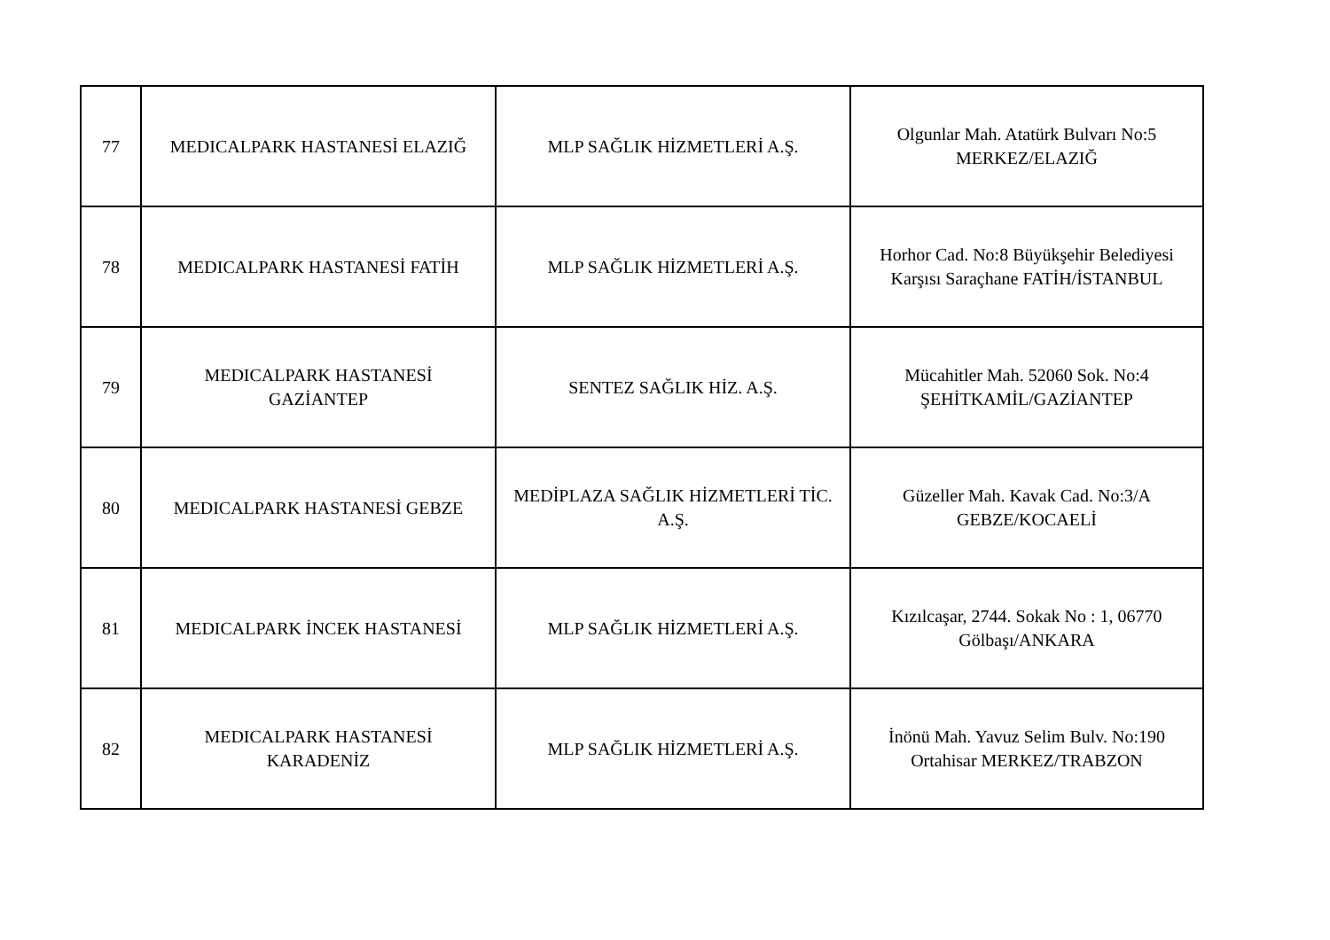| 77 | MEDICALPARK HASTANESİ ELAZIĞ | MLP SAĞLIK HİZMETLERİ A.Ş. | Olgunlar Mah. Atatürk Bulvarı No:5 MERKEZ/ELAZIĞ |
| 78 | MEDICALPARK HASTANESİ FATİH | MLP SAĞLIK HİZMETLERİ A.Ş. | Horhor Cad. No:8 Büyükşehir Belediyesi Karşısı Saraçhane FATİH/İSTANBUL |
| 79 | MEDICALPARK HASTANESİ GAZİANTEP | SENTEZ SAĞLIK HİZ. A.Ş. | Mücahitler Mah. 52060 Sok. No:4 ŞEHİTKAMİL/GAZİANTEP |
| 80 | MEDICALPARK HASTANESİ GEBZE | MEDİPLAZA SAĞLIK HİZMETLERİ TİC. A.Ş. | Güzeller Mah. Kavak Cad. No:3/A GEBZE/KOCAELİ |
| 81 | MEDICALPARK İNCEK HASTANESİ | MLP SAĞLIK HİZMETLERİ A.Ş. | Kızılcaşar, 2744. Sokak No : 1, 06770 Gölbaşı/ANKARA |
| 82 | MEDICALPARK HASTANESİ KARADENİZ | MLP SAĞLIK HİZMETLERİ A.Ş. | İnönü Mah. Yavuz Selim Bulv. No:190 Ortahisar MERKEZ/TRABZON |